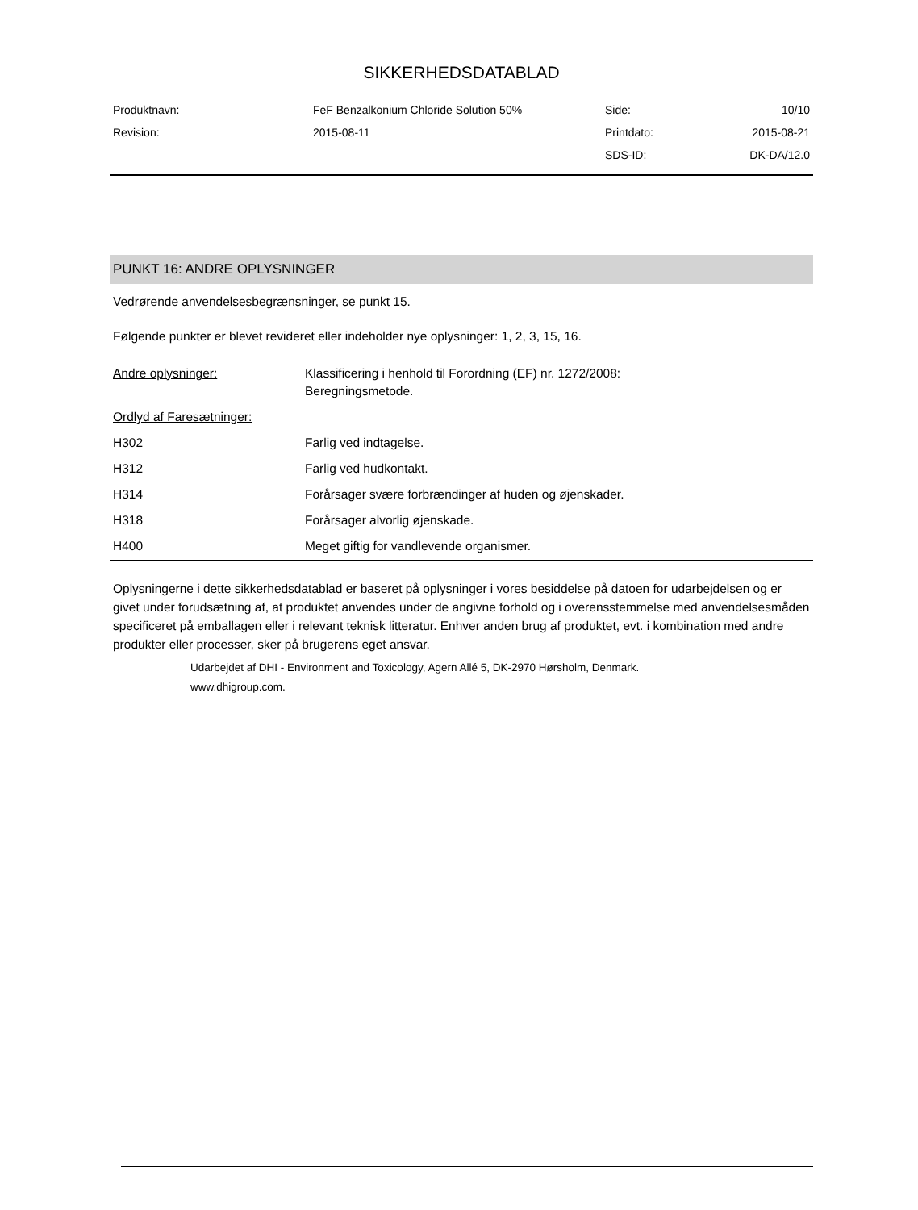SIKKERHEDSDATABLAD
| Produktnavn: | FeF Benzalkonium Chloride Solution 50% | Side: | 10/10 |
| Revision: | 2015-08-11 | Printdato: | 2015-08-21 |
| | | SDS-ID: | DK-DA/12.0 |
PUNKT 16: ANDRE OPLYSNINGER
Vedrørende anvendelsesbegrænsninger, se punkt 15.
Følgende punkter er blevet revideret eller indeholder nye oplysninger: 1, 2, 3, 15, 16.
| Andre oplysninger: | Klassificering i henhold til Forordning (EF) nr. 1272/2008: Beregningsmetode. |
| Ordlyd af Faresætninger: | |
| H302 | Farlig ved indtagelse. |
| H312 | Farlig ved hudkontakt. |
| H314 | Forårsager svære forbrændinger af huden og øjenskader. |
| H318 | Forårsager alvorlig øjenskade. |
| H400 | Meget giftig for vandlevende organismer. |
Oplysningerne i dette sikkerhedsdatablad er baseret på oplysninger i vores besiddelse på datoen for udarbejdelsen og er givet under forudsætning af, at produktet anvendes under de angivne forhold og i overensstemmelse med anvendelsesmåden specificeret på emballagen eller i relevant teknisk litteratur. Enhver anden brug af produktet, evt. i kombination med andre produkter eller processer, sker på brugerens eget ansvar.
Udarbejdet af DHI - Environment and Toxicology, Agern Allé 5, DK-2970 Hørsholm, Denmark.
www.dhigroup.com.